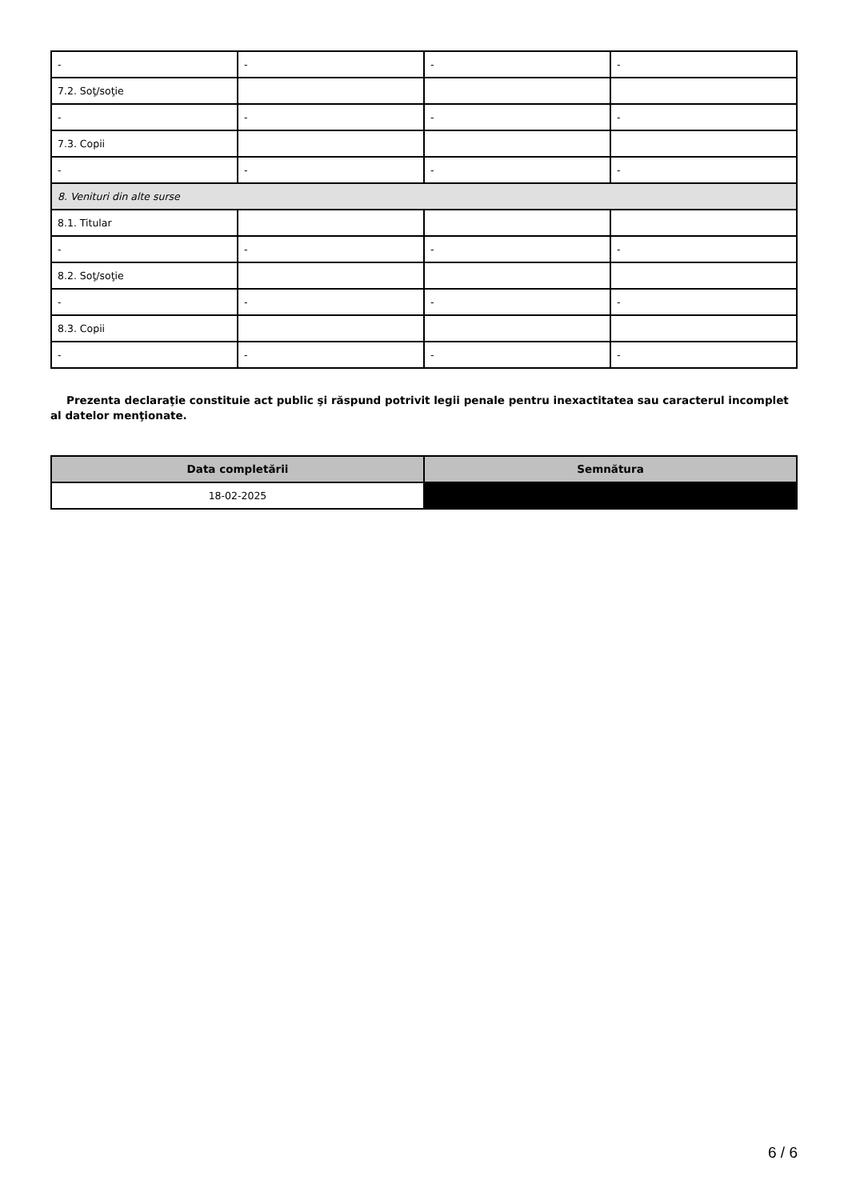| - | - | - | - |
| 7.2. Soţ/soţie | | | |
| - | - | - | - |
| 7.3. Copii | | | |
| - | - | - | - |
| 8. Venituri din alte surse | | | |
| 8.1. Titular | | | |
| - | - | - | - |
| 8.2. Soţ/soţie | | | |
| - | - | - | - |
| 8.3. Copii | | | |
| - | - | - | - |
Prezenta declaraţie constituie act public şi răspund potrivit legii penale pentru inexactitatea sau caracterul incomplet al datelor menţionate.
| Data completării | Semnătura |
| --- | --- |
| 18-02-2025 | |
6 / 6